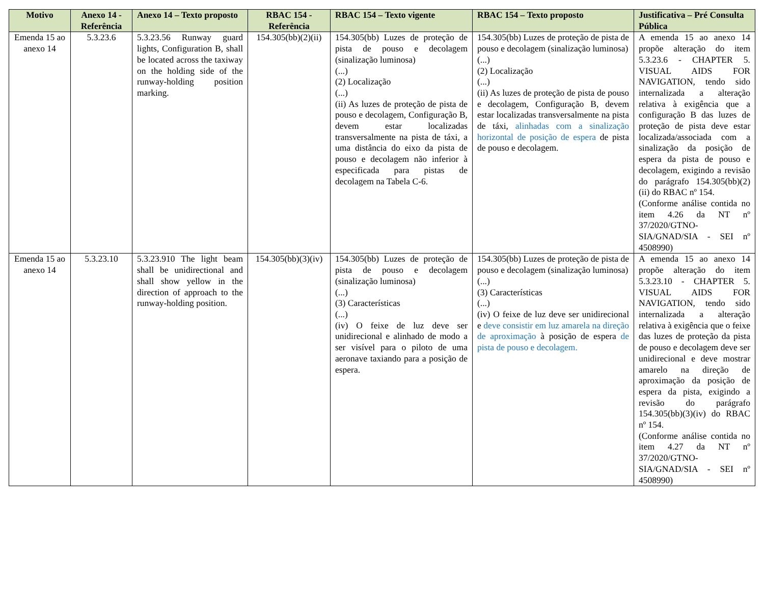| Motivo | Anexo 14 - Referência | Anexo 14 – Texto proposto | RBAC 154 - Referência | RBAC 154 – Texto vigente | RBAC 154 – Texto proposto | Justificativa – Pré Consulta Pública |
| --- | --- | --- | --- | --- | --- | --- |
| Emenda 15 ao anexo 14 | 5.3.23.6 | 5.3.23.56 Runway guard lights, Configuration B, shall be located across the taxiway on the holding side of the runway-holding position marking. | 154.305(bb)(2)(ii) | 154.305(bb) Luzes de proteção de pista de pouso e decolagem (sinalização luminosa) (...) (2) Localização (...) (ii) As luzes de proteção de pista de pouso e decolagem, Configuração B, devem estar localizadas transversalmente na pista de táxi, a uma distância do eixo da pista de pouso e decolagem não inferior à especificada para pistas de decolagem na Tabela C-6. | 154.305(bb) Luzes de proteção de pista de pouso e decolagem (sinalização luminosa) (...) (2) Localização (...) (ii) As luzes de proteção de pista de pouso e decolagem, Configuração B, devem estar localizadas transversalmente na pista de táxi, alinhadas com a sinalização horizontal de posição de espera de pista de pouso e decolagem. | A emenda 15 ao anexo 14 propõe alteração do item 5.3.23.6 - CHAPTER 5. VISUAL AIDS FOR NAVIGATION, tendo sido internalizada a alteração relativa à exigência que a configuração B das luzes de proteção de pista deve estar localizada/associada com a sinalização da posição de espera da pista de pouso e decolagem, exigindo a revisão do parágrafo 154.305(bb)(2)(ii) do RBAC nº 154. (Conforme análise contida no item 4.26 da NT nº 37/2020/GTNO-SIA/GNAD/SIA - SEI nº 4508990) |
| Emenda 15 ao anexo 14 | 5.3.23.10 | 5.3.23.910 The light beam shall be unidirectional and shall show yellow in the direction of approach to the runway-holding position. | 154.305(bb)(3)(iv) | 154.305(bb) Luzes de proteção de pista de pouso e decolagem (sinalização luminosa) (...) (3) Características (...) (iv) O feixe de luz deve ser unidirecional e alinhado de modo a ser visível para o piloto de uma aeronave taxiando para a posição de espera. | 154.305(bb) Luzes de proteção de pista de pouso e decolagem (sinalização luminosa) (...) (3) Características (...) (iv) O feixe de luz deve ser unidirecional e deve consistir em luz amarela na direção de aproximação à posição de espera de pista de pouso e decolagem. | A emenda 15 ao anexo 14 propõe alteração do item 5.3.23.10 - CHAPTER 5. VISUAL AIDS FOR NAVIGATION, tendo sido internalizada a alteração relativa à exigência que o feixe das luzes de proteção da pista de pouso e decolagem deve ser unidirecional e deve mostrar amarelo na direção de aproximação da posição de espera da pista, exigindo a revisão do parágrafo 154.305(bb)(3)(iv) do RBAC nº 154. (Conforme análise contida no item 4.27 da NT nº 37/2020/GTNO-SIA/GNAD/SIA - SEI nº 4508990) |